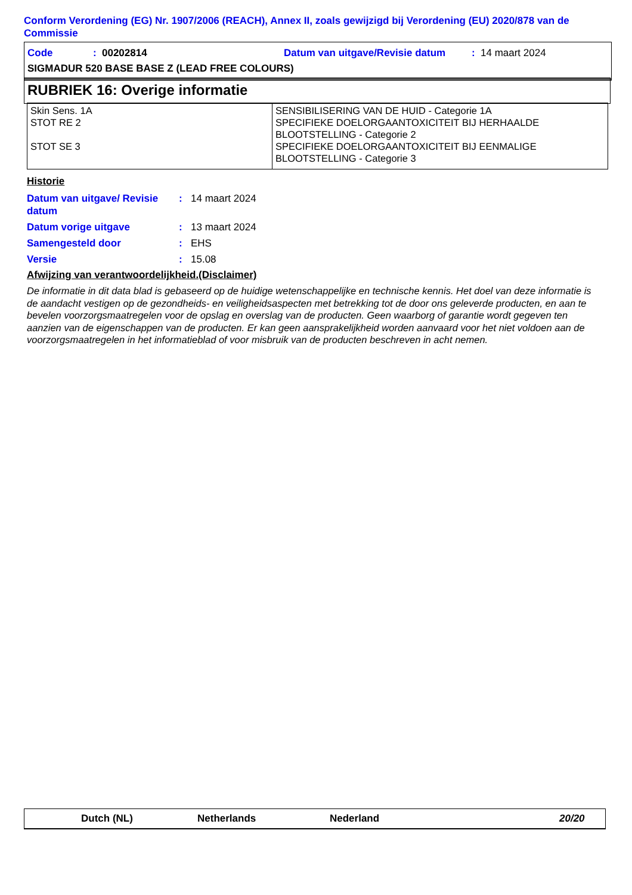Conform Verordening (EG) Nr. 1907/2006 (REACH), Annex II, zoals gewijzigd bij Verordening (EU) 2020/878 van de Commissie
Code: 00202814 Datum van uitgave/Revisie datum: 14 maart 2024
SIGMADUR 520 BASE BASE Z (LEAD FREE COLOURS)
RUBRIEK 16: Overige informatie
| Skin Sens. 1A STOT RE 2 STOT SE 3 | SENSIBILISERING VAN DE HUID - Categorie 1A SPECIFIEKE DOELORGAANTOXICITEIT BIJ HERHAALDE BLOOTSTELLING - Categorie 2 SPECIFIEKE DOELORGAANTOXICITEIT BIJ EENMALIGE BLOOTSTELLING - Categorie 3 |
Historie
Datum van uitgave/ Revisie datum: 14 maart 2024
Datum vorige uitgave: 13 maart 2024
Samengesteld door: EHS
Versie: 15.08
Afwijzing van verantwoordelijkheid.(Disclaimer)
De informatie in dit data blad is gebaseerd op de huidige wetenschappelijke en technische kennis. Het doel van deze informatie is de aandacht vestigen op de gezondheids- en veiligheidsaspecten met betrekking tot de door ons geleverde producten, en aan te bevelen voorzorgsmaatregelen voor de opslag en overslag van de producten. Geen waarborg of garantie wordt gegeven ten aanzien van de eigenschappen van de producten. Er kan geen aansprakelijkheid worden aanvaard voor het niet voldoen aan de voorzorgsmaatregelen in het informatieblad of voor misbruik van de producten beschreven in acht nemen.
Dutch (NL) Netherlands Nederland 20/20